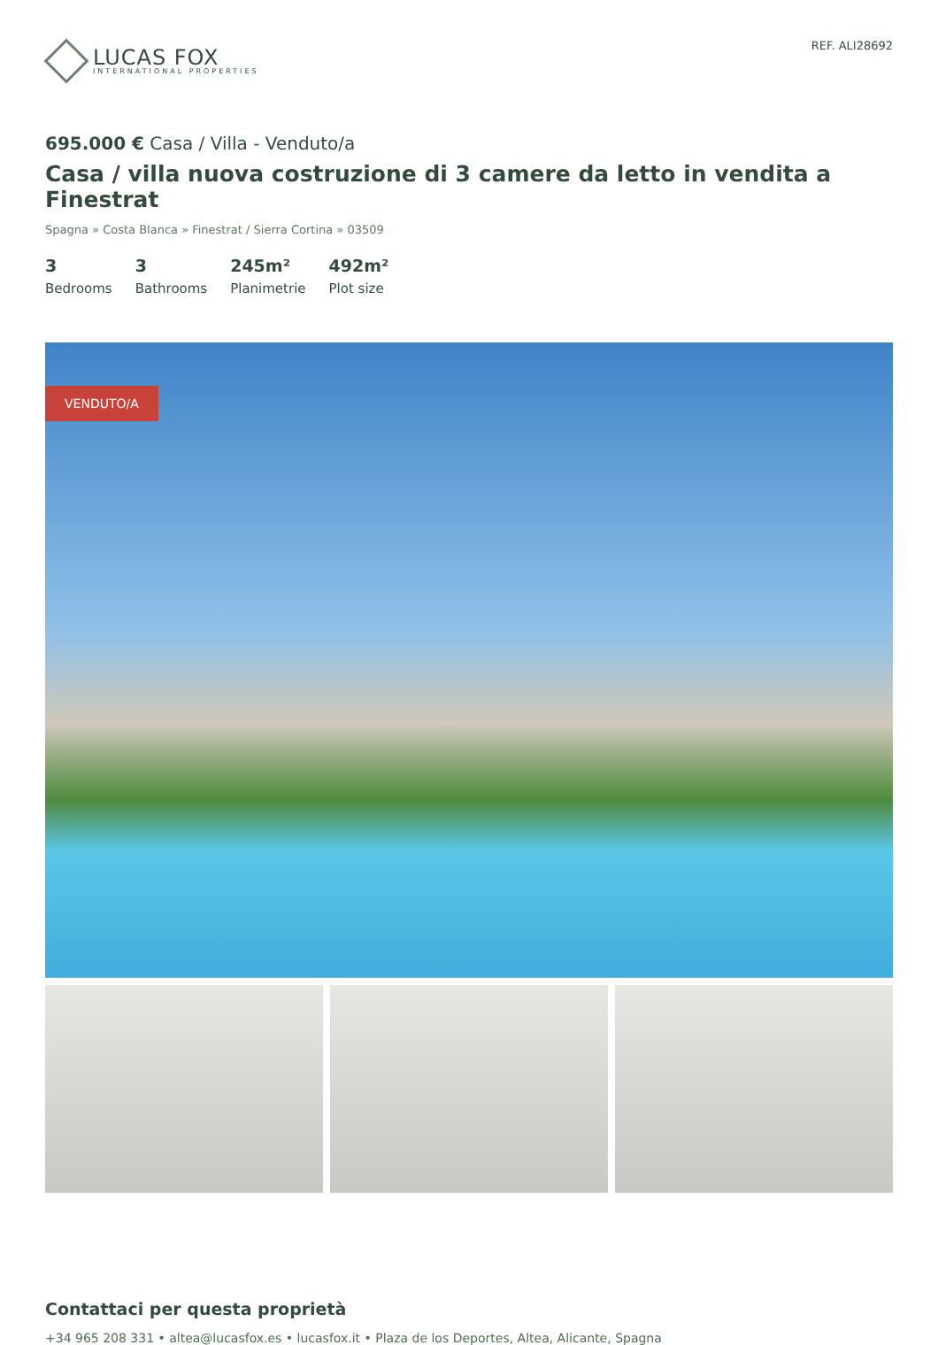LUCAS FOX
INTERNATIONAL PROPERTIES
REF. ALI28692
695.000 € Casa / Villa - Venduto/a
Casa / villa nuova costruzione di 3 camere da letto in vendita a Finestrat
Spagna » Costa Blanca » Finestrat / Sierra Cortina » 03509
3
Bedrooms
3
Bathrooms
245m²
Planimetrie
492m²
Plot size
VENDUTO/A
Contattaci per questa proprietà
+34 965 208 331 • altea@lucasfox.es • lucasfox.it • Plaza de los Deportes, Altea, Alicante, Spagna